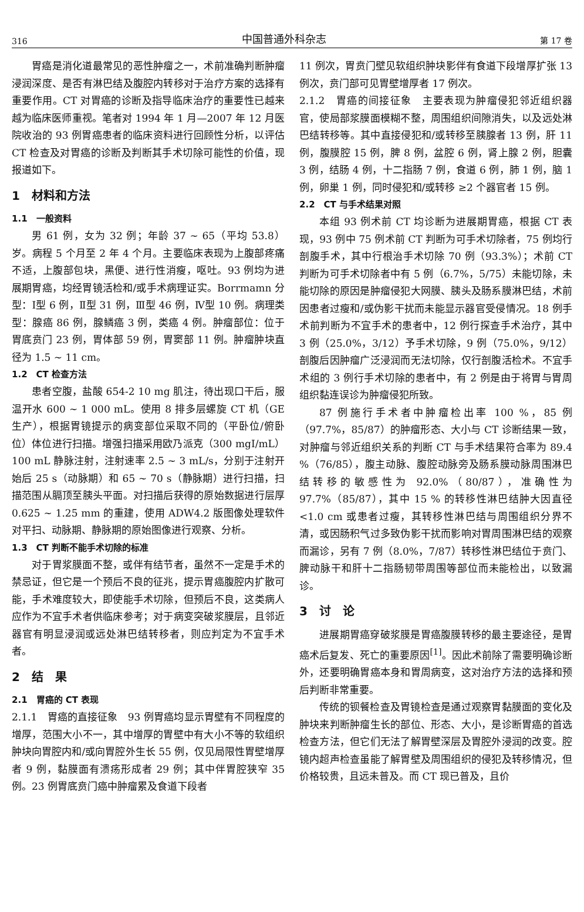316 中国普通外科杂志 第 17 卷
胃癌是消化道最常见的恶性肿瘤之一，术前准确判断肿瘤浸润深度、是否有淋巴结及腹腔内转移对于治疗方案的选择有重要作用。CT 对胃癌的诊断及指导临床治疗的重要性已越来越为临床医师重视。笔者对 1994 年 1 月—2007 年 12 月医院收治的 93 例胃癌患者的临床资料进行回顾性分析，以评估 CT 检查及对胃癌的诊断及判断其手术切除可能性的价值，现报道如下。
1　材料和方法
1.1　一般资料
男 61 例，女为 32 例；年龄 37 ~ 65（平均 53.8）岁。病程 5 个月至 2 年 4 个月。主要临床表现为上腹部疼痛不适，上腹部包块，黑便、进行性消瘦，呕吐。93 例均为进展期胃癌，均经胃镜活检和/或手术病理证实。Borrmamn 分型：Ⅰ型 6 例，Ⅱ型 31 例，Ⅲ型 46 例，Ⅳ型 10 例。病理类型：腺癌 86 例，腺鳞癌 3 例，类癌 4 例。肿瘤部位：位于胃底贲门 23 例，胃体部 59 例，胃窦部 11 例。肿瘤肿块直径为 1.5 ~ 11 cm。
1.2　CT 检查方法
患者空腹，盐酸 654-2 10 mg 肌注，待出现口干后，服温开水 600 ~ 1 000 mL。使用 8 排多层螺旋 CT 机（GE 生产），根据胃镜提示的病变部位采取不同的（平卧位/俯卧位）体位进行扫描。增强扫描采用欧乃派克（300 mgI/mL）100 mL 静脉注射，注射速率 2.5 ~ 3 mL/s，分别于注射开始后 25 s（动脉期）和 65 ~ 70 s（静脉期）进行扫描，扫描范围从膈顶至胰头平面。对扫描后获得的原始数据进行层厚 0.625 ~ 1.25 mm 的重建，使用 ADW4.2 版图像处理软件对平扫、动脉期、静脉期的原始图像进行观察、分析。
1.3　CT 判断不能手术切除的标准
对于胃浆膜面不整，或伴有结节者，虽然不一定是手术的禁忌证，但它是一个预后不良的征兆，提示胃癌腹腔内扩散可能，手术难度较大，即使能手术切除，但预后不良，这类病人应作为不宜手术者供临床参考；对于病变突破浆膜层，且邻近器官有明显浸润或远处淋巴结转移者，则应判定为不宜手术者。
2　结　果
2.1　胃癌的 CT 表现
2.1.1　胃癌的直接征象　93 例胃癌均显示胃壁有不同程度的增厚，范围大小不一，其中增厚的胃壁中有大小不等的软组织肿块向胃腔内和/或向胃腔外生长 55 例，仅见局限性胃壁增厚者 9 例，黏膜面有溃疡形成者 29 例；其中伴胃腔狭窄 35 例。23 例胃底贲门癌中肿瘤累及食道下段者
11 例次，胃贲门壁见软组织肿块影伴有食道下段增厚扩张 13 例次，贲门部可见胃壁增厚者 17 例次。
2.1.2　胃癌的间接征象　主要表现为肿瘤侵犯邻近组织器官，使局部浆膜面模糊不整，周围组织间隙消失，以及远处淋巴结转移等。其中直接侵犯和/或转移至胰腺者 13 例，肝 11 例，腹膜腔 15 例，脾 8 例，盆腔 6 例，肾上腺 2 例，胆囊 3 例，结肠 4 例，十二指肠 7 例，食道 6 例，肺 1 例，脑 1 例，卵巢 1 例，同时侵犯和/或转移 ≥2 个器官者 15 例。
2.2　CT 与手术结果对照
本组 93 例术前 CT 均诊断为进展期胃癌，根据 CT 表现，93 例中 75 例术前 CT 判断为可手术切除者，75 例均行剖腹手术，其中行根治手术切除 70 例（93.3%）；术前 CT 判断为可手术切除者中有 5 例（6.7%，5/75）未能切除，未能切除的原因是肿瘤侵犯大网膜、胰头及肠系膜淋巴结，术前因患者过瘦和/或伪影干扰而未能显示器官受侵情况。18 例手术前判断为不宜手术的患者中，12 例行探查手术治疗，其中 3 例（25.0%，3/12）予手术切除，9 例（75.0%，9/12）剖腹后因肿瘤广泛浸润而无法切除，仅行剖腹活检术。不宜手术组的 3 例行手术切除的患者中，有 2 例是由于将胃与胃周组织黏连误诊为肿瘤侵犯所致。
87 例施行手术者中肿瘤检出率 100 %，85 例（97.7%，85/87）的肿瘤形态、大小与 CT 诊断结果一致，对肿瘤与邻近组织关系的判断 CT 与手术结果符合率为 89.4 %（76/85），腹主动脉、腹腔动脉旁及肠系膜动脉周围淋巴结转移的敏感性为 92.0%（80/87），准确性为 97.7%（85/87），其中 15 % 的转移性淋巴结肿大因直径 <1.0 cm 或患者过瘦，其转移性淋巴结与周围组织分界不清，或因肠积气过多致伪影干扰而影响对胃周围淋巴结的观察而漏诊，另有 7 例（8.0%，7/87）转移性淋巴结位于贲门、脾动脉干和肝十二指肠韧带周围等部位而未能检出，以致漏诊。
3　讨　论
进展期胃癌穿破浆膜是胃癌腹膜转移的最主要途径，是胃癌术后复发、死亡的重要原因<sup>[1]</sup>。因此术前除了需要明确诊断外，还要明确胃癌本身和胃周病变，这对治疗方法的选择和预后判断非常重要。
传统的钡餐检查及胃镜检查是通过观察胃黏膜面的变化及肿块来判断肿瘤生长的部位、形态、大小，是诊断胃癌的首选检查方法，但它们无法了解胃壁深层及胃腔外浸润的改变。腔镜内超声检查虽能了解胃壁及周围组织的侵犯及转移情况，但价格较贵，且远未普及。而 CT 现已普及，且价